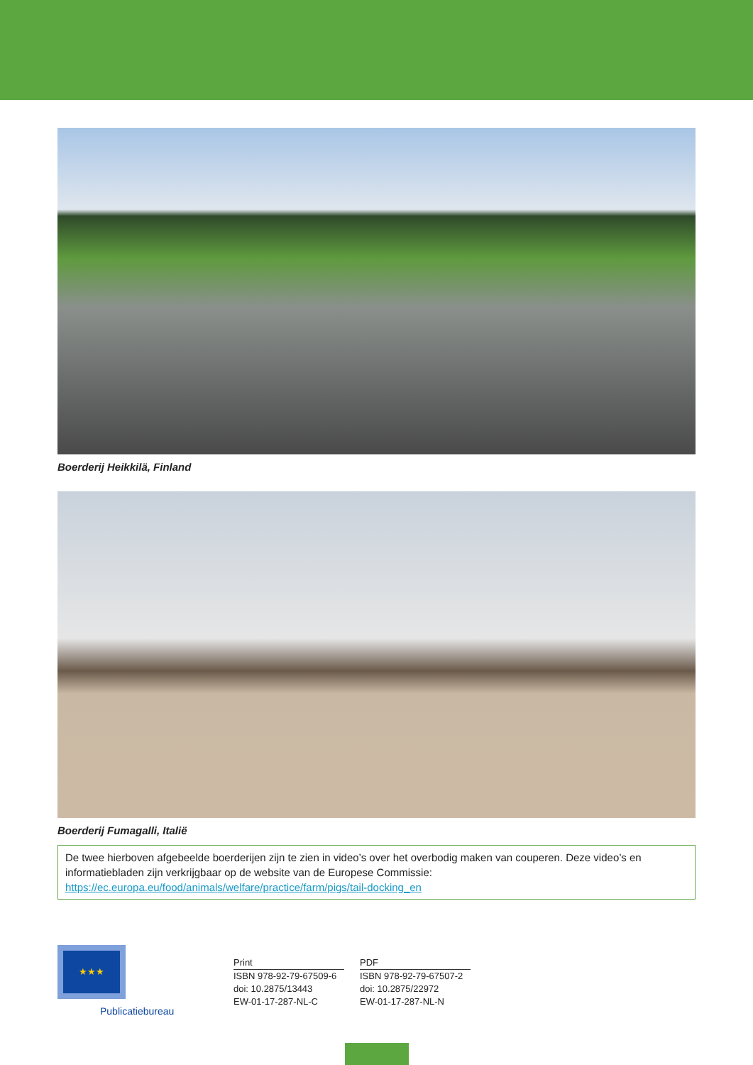Boerderij Heikkilä, Finland
Boerderij Fumagalli, Italië
De twee hierboven afgebeelde boerderijen zijn te zien in video’s over het overbodig maken van couperen. Deze video’s en informatiebladen zijn verkrijgbaar op de website van de Europese Commissie:
https://ec.europa.eu/food/animals/welfare/practice/farm/pigs/tail-docking_en
★★★
Publicatiebureau
Print
ISBN 978-92-79-67509-6
doi: 10.2875/13443
EW-01-17-287-NL-C
PDF
ISBN 978-92-79-67507-2
doi: 10.2875/22972
EW-01-17-287-NL-N